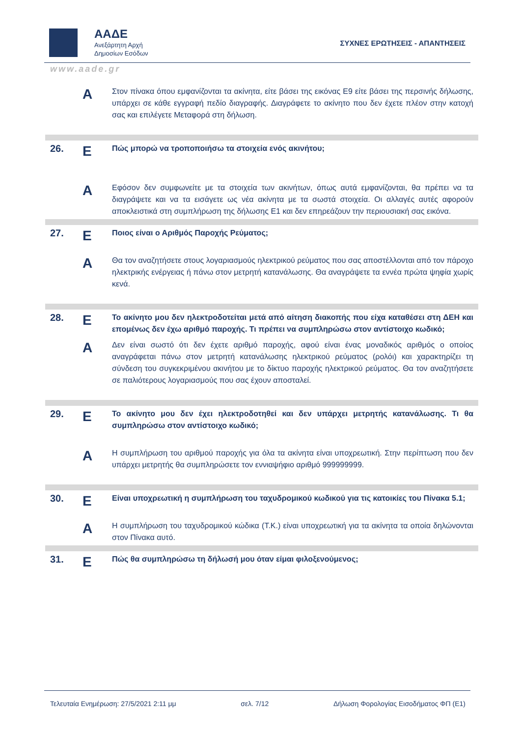ΑΑΔΕ
Ανεξάρτητη Αρχή
Δημοσίων Εσόδων
ΣΥΧΝΕΣ ΕΡΩΤΗΣΕΙΣ - ΑΠΑΝΤΗΣΕΙΣ
www.aade.gr
| | A | Στον πίνακα όπου εμφανίζονται τα ακίνητα, είτε βάσει της εικόνας Ε9 είτε βάσει της περσινής δήλωσης, υπάρχει σε κάθε εγγραφή πεδίο διαγραφής. Διαγράφετε το ακίνητο που δεν έχετε πλέον στην κατοχή σας και επιλέγετε Μεταφορά στη δήλωση. |
| 26. | Ε | Πώς μπορώ να τροποποιήσω τα στοιχεία ενός ακινήτου; |
| | A | Εφόσον δεν συμφωνείτε με τα στοιχεία των ακινήτων, όπως αυτά εμφανίζονται, θα πρέπει να τα διαγράψετε και να τα εισάγετε ως νέα ακίνητα με τα σωστά στοιχεία. Οι αλλαγές αυτές αφορούν αποκλειστικά στη συμπλήρωση της δήλωσης Ε1 και δεν επηρεάζουν την περιουσιακή σας εικόνα. |
| 27. | Ε | Ποιος είναι ο Αριθμός Παροχής Ρεύματος; |
| | A | Θα τον αναζητήσετε στους λογαριασμούς ηλεκτρικού ρεύματος που σας αποστέλλονται από τον πάροχο ηλεκτρικής ενέργειας ή πάνω στον μετρητή κατανάλωσης. Θα αναγράψετε τα εννέα πρώτα ψηφία χωρίς κενά. |
| 28. | Ε | Το ακίνητο μου δεν ηλεκτροδοτείται μετά από αίτηση διακοπής που είχα καταθέσει στη ΔΕΗ και επομένως δεν έχω αριθμό παροχής. Τι πρέπει να συμπληρώσω στον αντίστοιχο κωδικό; |
| | A | Δεν είναι σωστό ότι δεν έχετε αριθμό παροχής, αφού είναι ένας μοναδικός αριθμός ο οποίος αναγράφεται πάνω στον μετρητή κατανάλωσης ηλεκτρικού ρεύματος (ρολόι) και χαρακτηρίζει τη σύνδεση του συγκεκριμένου ακινήτου με το δίκτυο παροχής ηλεκτρικού ρεύματος. Θα τον αναζητήσετε σε παλιότερους λογαριασμούς που σας έχουν αποσταλεί. |
| 29. | Ε | Το ακίνητο μου δεν έχει ηλεκτροδοτηθεί και δεν υπάρχει μετρητής κατανάλωσης. Τι θα συμπληρώσω στον αντίστοιχο κωδικό; |
| | A | Η συμπλήρωση του αριθμού παροχής για όλα τα ακίνητα είναι υποχρεωτική. Στην περίπτωση που δεν υπάρχει μετρητής θα συμπληρώσετε τον εννιαψήφιο αριθμό 999999999. |
| 30. | Ε | Είναι υποχρεωτική η συμπλήρωση του ταχυδρομικού κωδικού για τις κατοικίες του Πίνακα 5.1; |
| | A | Η συμπλήρωση του ταχυδρομικού κώδικα (Τ.Κ.) είναι υποχρεωτική για τα ακίνητα τα οποία δηλώνονται στον Πίνακα αυτό. |
| 31. | Ε | Πώς θα συμπληρώσω τη δήλωσή μου όταν είμαι φιλοξενούμενος; |
Τελευταία Ενημέρωση: 27/5/2021 2:11 μμ σελ. 7/12 Δήλωση Φορολογίας Εισοδήματος ΦΠ (Ε1)